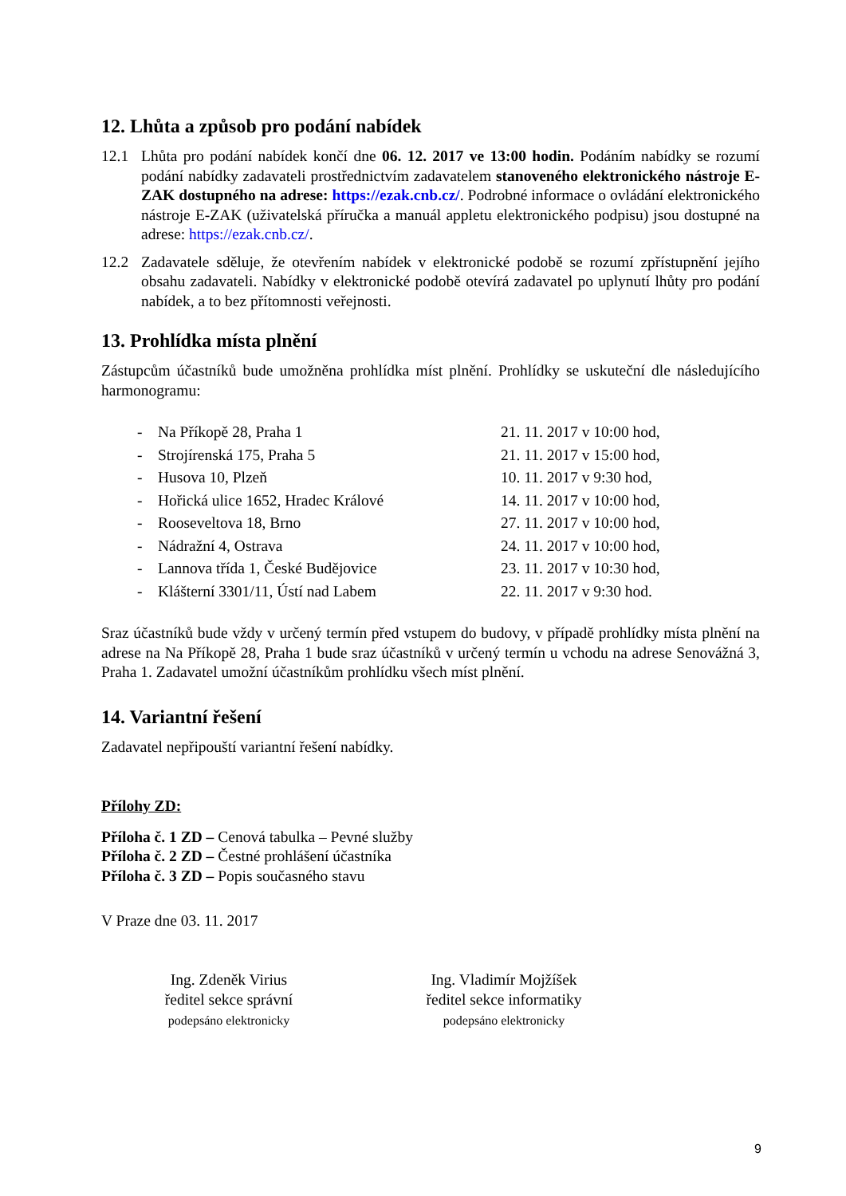12. Lhůta a způsob pro podání nabídek
12.1 Lhůta pro podání nabídek končí dne 06. 12. 2017 ve 13:00 hodin. Podáním nabídky se rozumí podání nabídky zadavateli prostřednictvím zadavatelem stanoveného elektronického nástroje E-ZAK dostupného na adrese: https://ezak.cnb.cz/. Podrobné informace o ovládání elektronického nástroje E-ZAK (uživatelská příručka a manuál appletu elektronického podpisu) jsou dostupné na adrese: https://ezak.cnb.cz/.
12.2 Zadavatele sděluje, že otevřením nabídek v elektronické podobě se rozumí zpřístupnění jejího obsahu zadavateli. Nabídky v elektronické podobě otevírá zadavatel po uplynutí lhůty pro podání nabídek, a to bez přítomnosti veřejnosti.
13. Prohlídka místa plnění
Zástupcům účastníků bude umožněna prohlídka míst plnění. Prohlídky se uskuteční dle následujícího harmonogramu:
| - | Na Příkopě 28, Praha 1 | 21. 11. 2017 v 10:00 hod, |
| - | Strojírenská 175, Praha 5 | 21. 11. 2017 v 15:00 hod, |
| - | Husova 10, Plzeň | 10. 11. 2017 v 9:30 hod, |
| - | Hořická ulice 1652, Hradec Králové | 14. 11. 2017 v 10:00 hod, |
| - | Rooseveltova 18, Brno | 27. 11. 2017 v 10:00 hod, |
| - | Nádražní 4, Ostrava | 24. 11. 2017 v 10:00 hod, |
| - | Lannova třída 1, České Budějovice | 23. 11. 2017 v 10:30 hod, |
| - | Klášterní 3301/11, Ústí nad Labem | 22. 11. 2017 v 9:30 hod. |
Sraz účastníků bude vždy v určený termín před vstupem do budovy, v případě prohlídky místa plnění na adrese na Na Příkopě 28, Praha 1 bude sraz účastníků v určený termín u vchodu na adrese Senovážná 3, Praha 1. Zadavatel umožní účastníkům prohlídku všech míst plnění.
14. Variantní řešení
Zadavatel nepřipouští variantní řešení nabídky.
Přílohy ZD:
Příloha č. 1 ZD – Cenová tabulka – Pevné služby
Příloha č. 2 ZD – Čestné prohlášení účastníka
Příloha č. 3 ZD – Popis současného stavu
V Praze dne 03. 11. 2017
Ing. Zdeněk Virius
ředitel sekce správní
podepsáno elektronicky
Ing. Vladimír Mojžíšek
ředitel sekce informatiky
podepsáno elektronicky
9